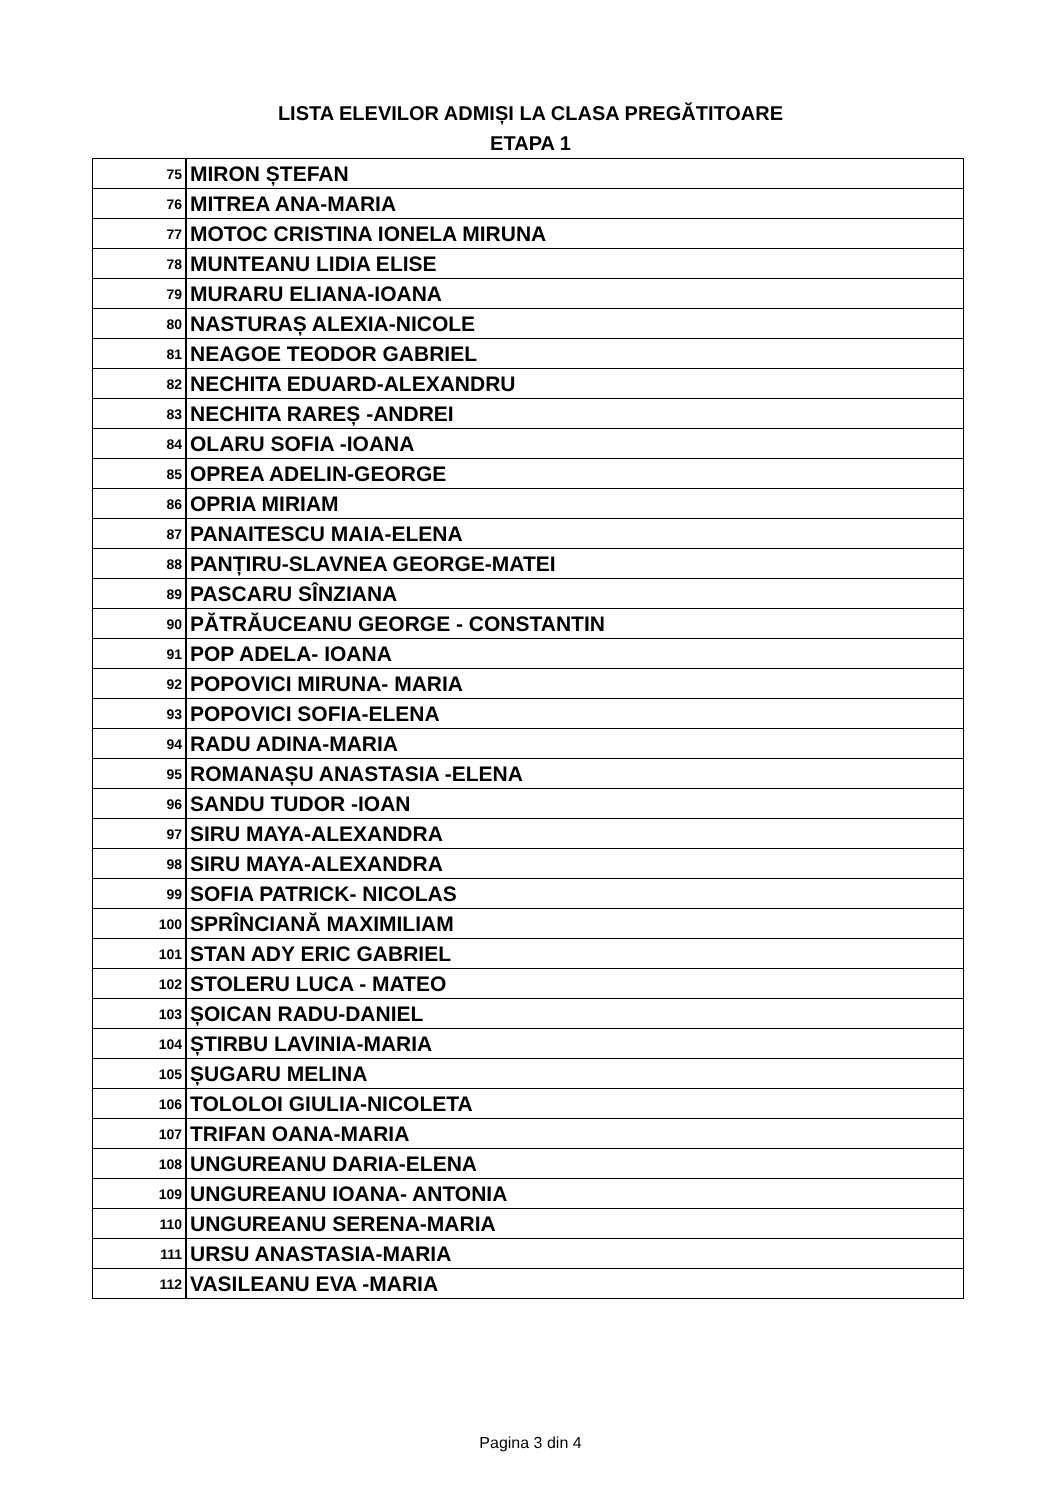LISTA ELEVILOR ADMIȘI LA CLASA PREGĂTITOARE
ETAPA 1
| 75 | MIRON ȘTEFAN |
| 76 | MITREA ANA-MARIA |
| 77 | MOTOC CRISTINA IONELA MIRUNA |
| 78 | MUNTEANU LIDIA ELISE |
| 79 | MURARU ELIANA-IOANA |
| 80 | NASTURAȘ ALEXIA-NICOLE |
| 81 | NEAGOE TEODOR GABRIEL |
| 82 | NECHITA EDUARD-ALEXANDRU |
| 83 | NECHITA RAREȘ -ANDREI |
| 84 | OLARU SOFIA -IOANA |
| 85 | OPREA ADELIN-GEORGE |
| 86 | OPRIA MIRIAM |
| 87 | PANAITESCU MAIA-ELENA |
| 88 | PANȚIRU-SLAVNEA GEORGE-MATEI |
| 89 | PASCARU SÎNZIANA |
| 90 | PĂTRĂUCEANU GEORGE - CONSTANTIN |
| 91 | POP ADELA- IOANA |
| 92 | POPOVICI MIRUNA- MARIA |
| 93 | POPOVICI SOFIA-ELENA |
| 94 | RADU ADINA-MARIA |
| 95 | ROMANAȘU ANASTASIA -ELENA |
| 96 | SANDU TUDOR -IOAN |
| 97 | SIRU MAYA-ALEXANDRA |
| 98 | SIRU MAYA-ALEXANDRA |
| 99 | SOFIA PATRICK- NICOLAS |
| 100 | SPRÎNCIANĂ MAXIMILIAM |
| 101 | STAN ADY ERIC GABRIEL |
| 102 | STOLERU LUCA - MATEO |
| 103 | ȘOICAN RADU-DANIEL |
| 104 | ȘTIRBU LAVINIA-MARIA |
| 105 | ȘUGARU MELINA |
| 106 | TOLOLOI GIULIA-NICOLETA |
| 107 | TRIFAN OANA-MARIA |
| 108 | UNGUREANU DARIA-ELENA |
| 109 | UNGUREANU IOANA- ANTONIA |
| 110 | UNGUREANU SERENA-MARIA |
| 111 | URSU ANASTASIA-MARIA |
| 112 | VASILEANU EVA -MARIA |
Pagina 3 din 4